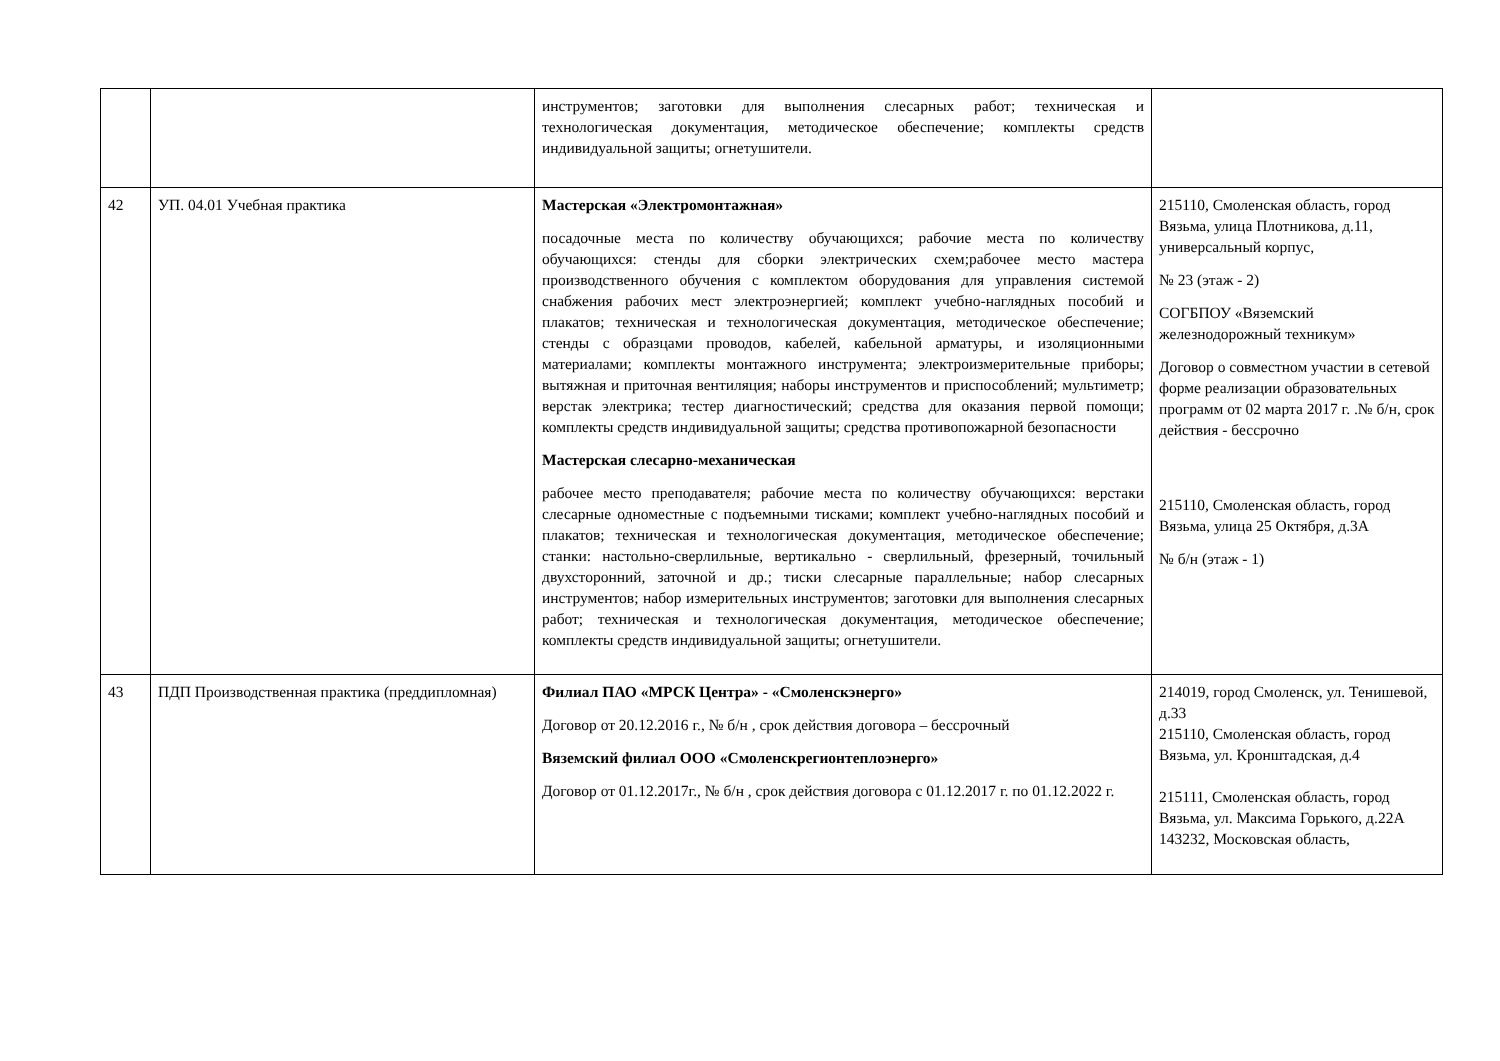| | | инструментов; заготовки для выполнения слесарных работ; техническая и технологическая документация, методическое обеспечение; комплекты средств индивидуальной защиты; огнетушители. | |
| 42 | УП. 04.01 Учебная практика | Мастерская «Электромонтажная» посадочные места по количеству обучающихся; рабочие места по количеству обучающихся: стенды для сборки электрических схем;рабочее место мастера производственного обучения с комплектом оборудования для управления системой снабжения рабочих мест электроэнергией; комплект учебно-наглядных пособий и плакатов; техническая и технологическая документация, методическое обеспечение; стенды с образцами проводов, кабелей, кабельной арматуры, и изоляционными материалами; комплекты монтажного инструмента; электроизмерительные приборы; вытяжная и приточная вентиляция; наборы инструментов и приспособлений; мультиметр; верстак электрика; тестер диагностический; средства для оказания первой помощи; комплекты средств индивидуальной защиты; средства противопожарной безопасности Мастерская слесарно-механическая рабочее место преподавателя; рабочие места по количеству обучающихся: верстаки слесарные одноместные с подъемными тисками; комплект учебно-наглядных пособий и плакатов; техническая и технологическая документация, методическое обеспечение; станки: настольно-сверлильные, вертикально - сверлильный, фрезерный, точильный двухсторонний, заточной и др.; тиски слесарные параллельные; набор слесарных инструментов; набор измерительных инструментов; заготовки для выполнения слесарных работ; техническая и технологическая документация, методическое обеспечение; комплекты средств индивидуальной защиты; огнетушители. | 215110, Смоленская область, город Вязьма, улица Плотникова, д.11, универсальный корпус, № 23 (этаж - 2) СОГБПОУ «Вяземский железнодорожный техникум» Договор о совместном участии в сетевой форме реализации образовательных программ от 02 марта 2017 г. .№ б/н, срок действия - бессрочно 215110, Смоленская область, город Вязьма, улица 25 Октября, д.3А № б/н (этаж - 1) |
| 43 | ПДП Производственная практика (преддипломная) | Филиал ПАО «МРСК Центра» - «Смоленскэнерго» Договор от 20.12.2016 г., № б/н , срок действия договора – бессрочный Вяземский филиал ООО «Смоленскрегионтеплоэнерго» Договор от 01.12.2017г., № б/н , срок действия договора с 01.12.2017 г. по 01.12.2022 г. | 214019, город Смоленск, ул. Тенишевой, д.33 215110, Смоленская область, город Вязьма, ул. Кронштадская, д.4 215111, Смоленская область, город Вязьма, ул. Максима Горького, д.22А 143232, Московская область, |